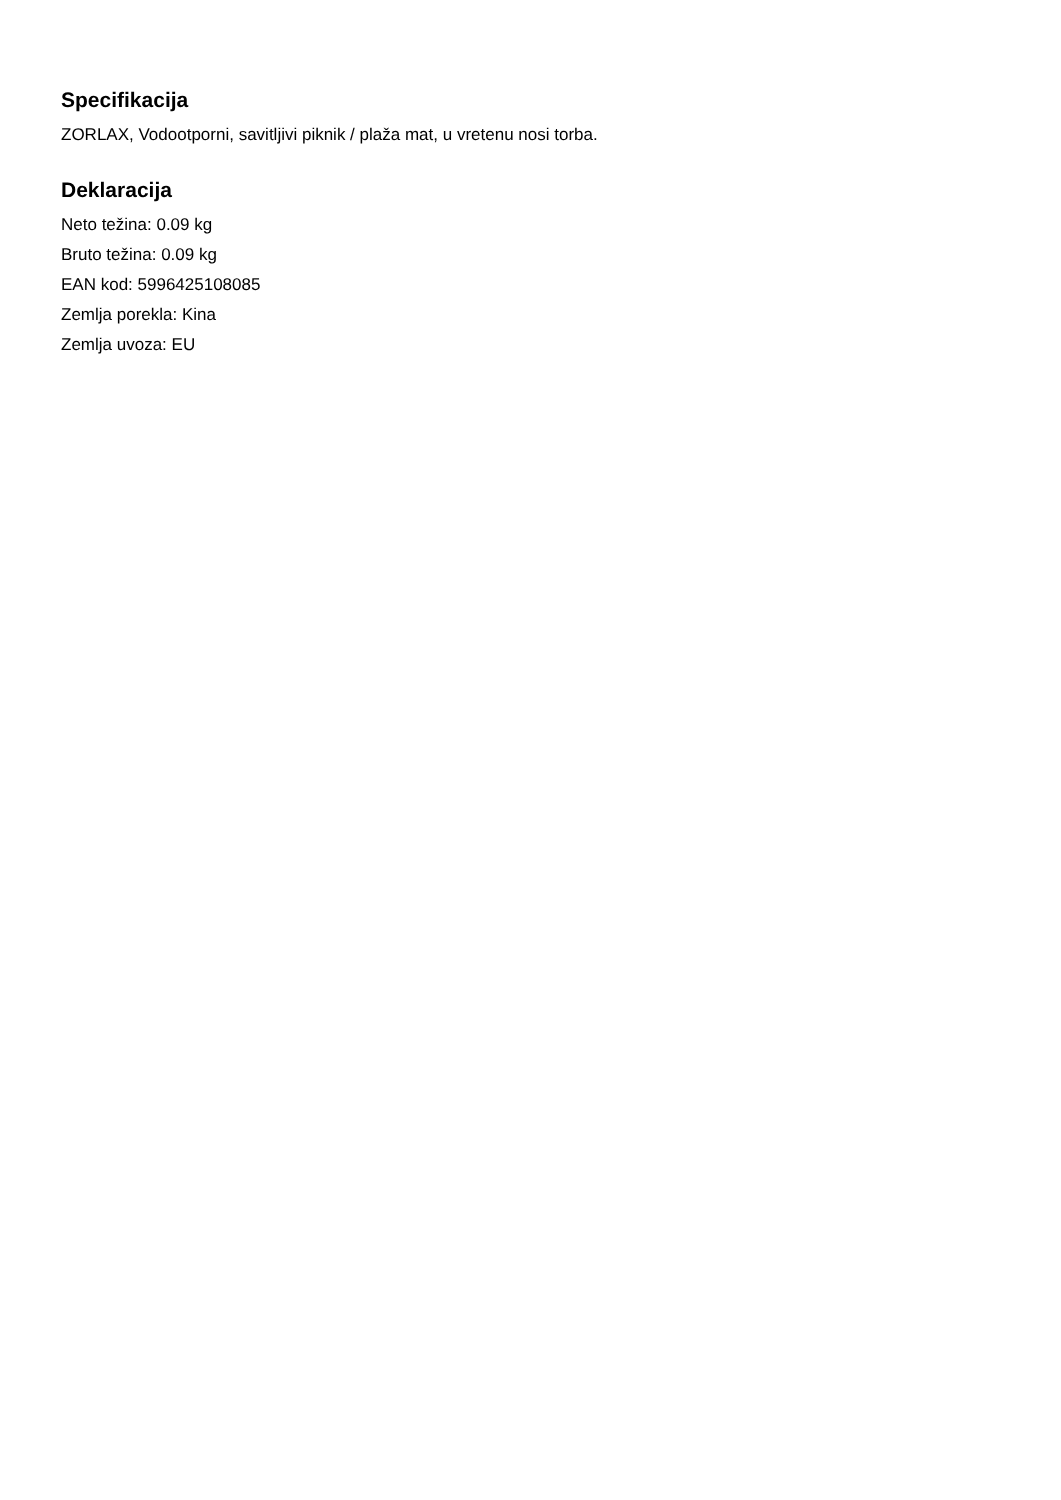Specifikacija
ZORLAX, Vodootporni, savitljivi piknik / plaža mat, u vretenu nosi torba.
Deklaracija
Neto težina: 0.09 kg
Bruto težina: 0.09 kg
EAN kod: 5996425108085
Zemlja porekla: Kina
Zemlja uvoza: EU